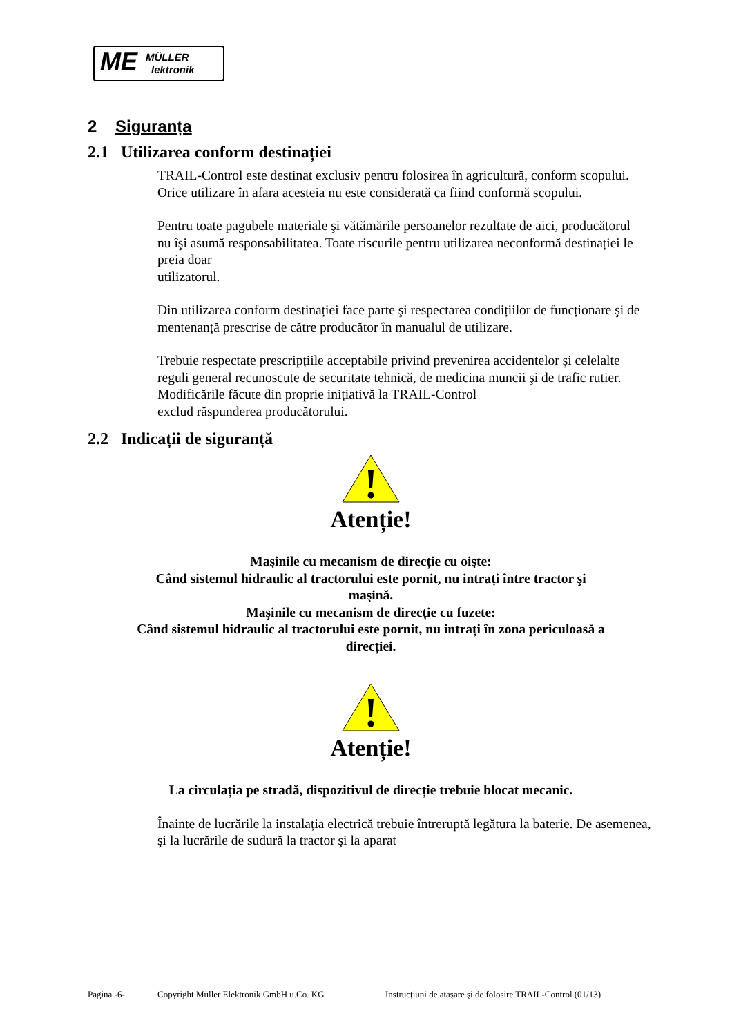ME MÜLLER
lektronik
2 Siguranța
2.1 Utilizarea conform destinației
TRAIL-Control este destinat exclusiv pentru folosirea în agricultură, conform scopului. Orice utilizare în afara acesteia nu este considerată ca fiind conformă scopului.
Pentru toate pagubele materiale şi vătămările persoanelor rezultate de aici, producătorul
nu îşi asumă responsabilitatea. Toate riscurile pentru utilizarea neconformă destinației le preia doar
utilizatorul.
Din utilizarea conform destinației face parte şi respectarea condițiilor de funcționare şi de mentenanță prescrise de către producător în manualul de utilizare.
Trebuie respectate prescripțiile acceptabile privind prevenirea accidentelor şi celelalte reguli general recunoscute de securitate tehnică, de medicina muncii şi de trafic rutier. Modificările făcute din proprie inițiativă la TRAIL-Control
exclud răspunderea producătorului.
2.2 Indicații de siguranță
Atenție!
Maşinile cu mecanism de direcție cu oişte:
Când sistemul hidraulic al tractorului este pornit, nu intrați între tractor şi
maşină.
Maşinile cu mecanism de direcție cu fuzete:
Când sistemul hidraulic al tractorului este pornit, nu intrați în zona periculoasă a
direcției.
Atenție!
La circulația pe stradă, dispozitivul de direcție trebuie blocat mecanic.
Înainte de lucrările la instalația electrică trebuie întreruptă legătura la baterie. De asemenea, şi la lucrările de sudură la tractor şi la aparat
Pagina -6- Copyright Müller Elektronik GmbH u.Co. KG Instrucțiuni de ataşare şi de folosire TRAIL-Control (01/13)